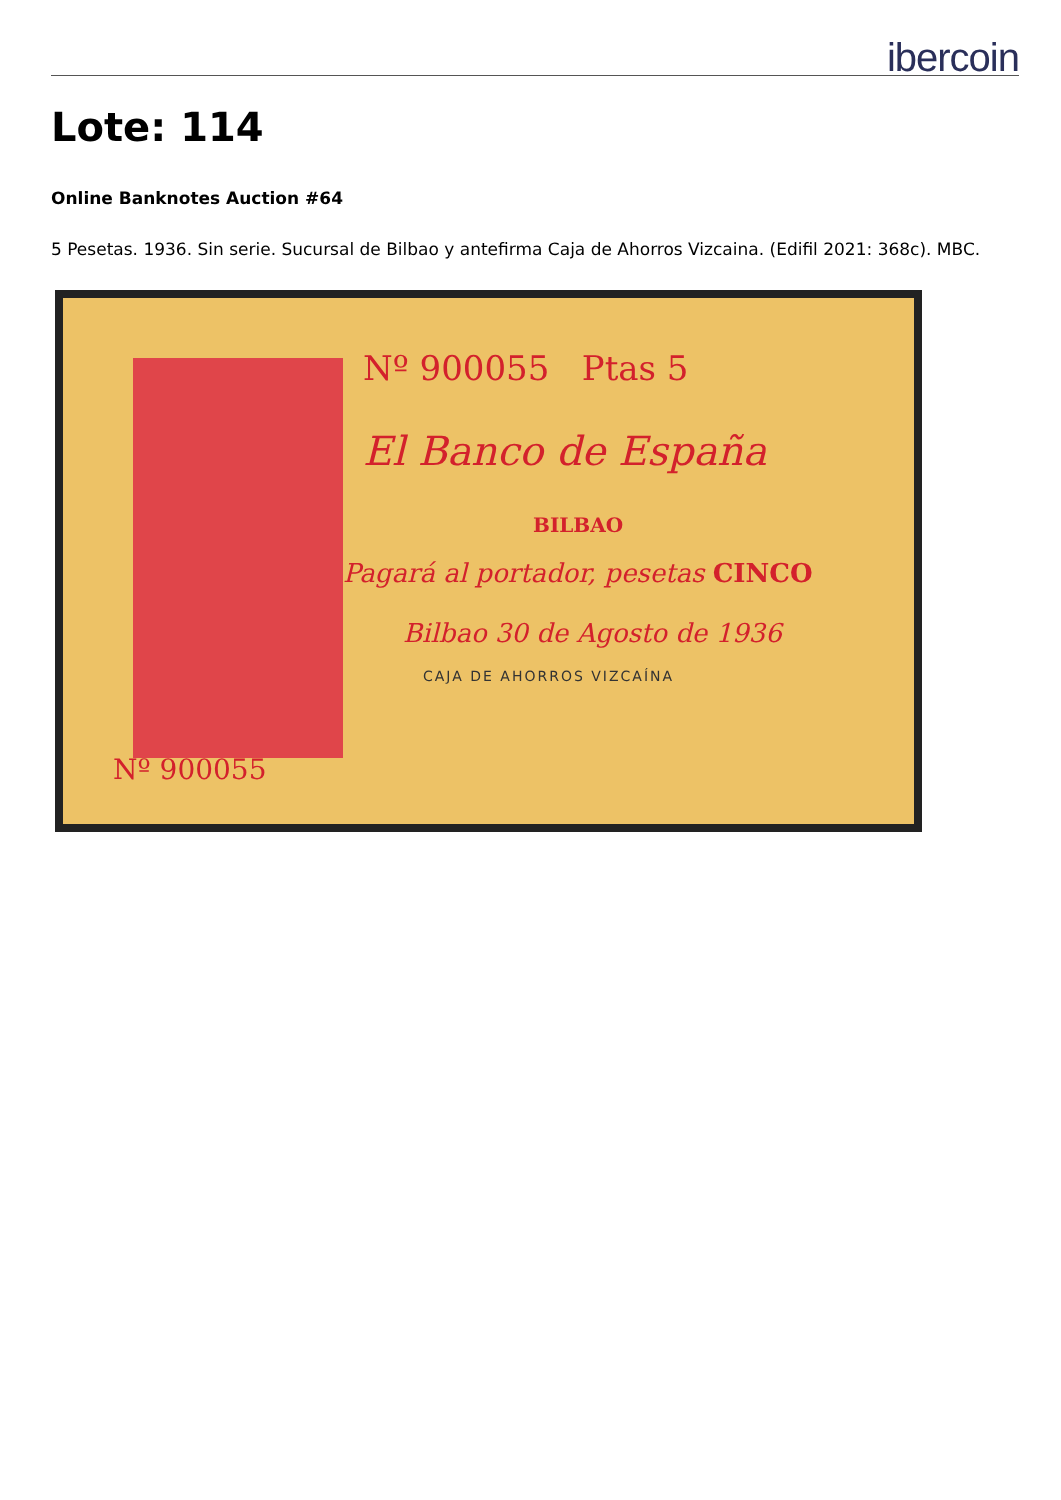ibercoin
Lote: 114
Online Banknotes Auction #64
5 Pesetas. 1936. Sin serie. Sucursal de Bilbao y antefirma Caja de Ahorros Vizcaina. (Edifil 2021: 368c). MBC.
Nº 900055 Ptas 5
El Banco de España
BILBAO
Pagará al portador, pesetas CINCO
Bilbao 30 de Agosto de 1936
CAJA DE AHORROS VIZCAÍNA
Nº 900055